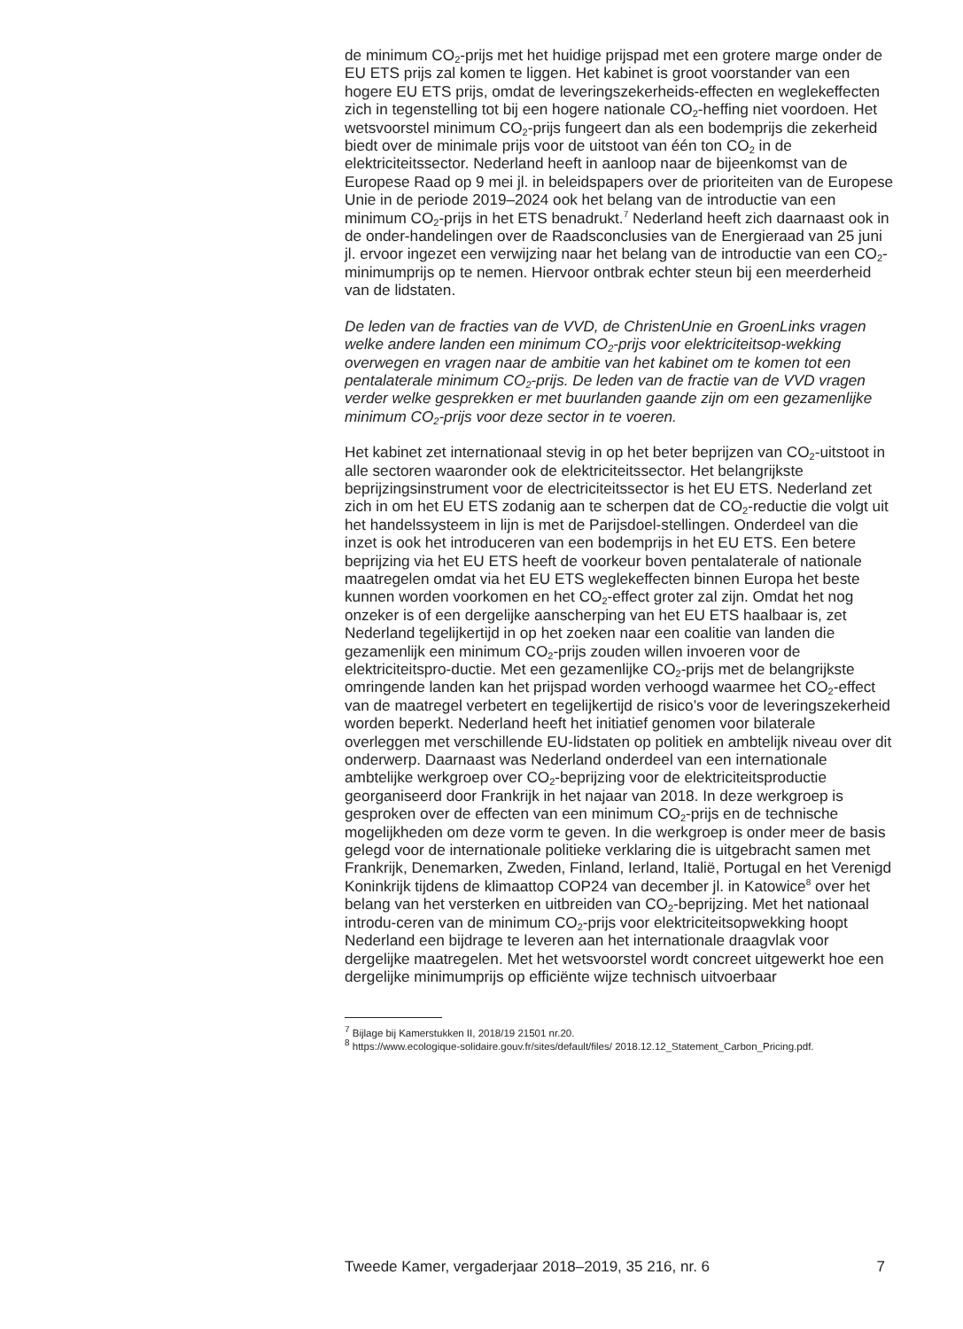de minimum CO<sub>2</sub>-prijs met het huidige prijspad met een grotere marge onder de EU ETS prijs zal komen te liggen. Het kabinet is groot voorstander van een hogere EU ETS prijs, omdat de leveringszekerheids-effecten en weglekeffecten zich in tegenstelling tot bij een hogere nationale CO<sub>2</sub>-heffing niet voordoen. Het wetsvoorstel minimum CO<sub>2</sub>-prijs fungeert dan als een bodemprijs die zekerheid biedt over de minimale prijs voor de uitstoot van één ton CO<sub>2</sub> in de elektriciteitssector. Nederland heeft in aanloop naar de bijeenkomst van de Europese Raad op 9 mei jl. in beleidspapers over de prioriteiten van de Europese Unie in de periode 2019–2024 ook het belang van de introductie van een minimum CO<sub>2</sub>-prijs in het ETS benadrukt.<sup>7</sup> Nederland heeft zich daarnaast ook in de onder-handelingen over de Raadsconclusies van de Energieraad van 25 juni jl. ervoor ingezet een verwijzing naar het belang van de introductie van een CO<sub>2</sub>-minimumprijs op te nemen. Hiervoor ontbrak echter steun bij een meerderheid van de lidstaten.
De leden van de fracties van de VVD, de ChristenUnie en GroenLinks vragen welke andere landen een minimum CO<sub>2</sub>-prijs voor elektriciteitsop-wekking overwegen en vragen naar de ambitie van het kabinet om te komen tot een pentalaterale minimum CO<sub>2</sub>-prijs. De leden van de fractie van de VVD vragen verder welke gesprekken er met buurlanden gaande zijn om een gezamenlijke minimum CO<sub>2</sub>-prijs voor deze sector in te voeren.
Het kabinet zet internationaal stevig in op het beter beprijzen van CO<sub>2</sub>-uitstoot in alle sectoren waaronder ook de elektriciteitssector. Het belangrijkste beprijzingsinstrument voor de electriciteitssector is het EU ETS. Nederland zet zich in om het EU ETS zodanig aan te scherpen dat de CO<sub>2</sub>-reductie die volgt uit het handelssysteem in lijn is met de Parijsdoel-stellingen. Onderdeel van die inzet is ook het introduceren van een bodemprijs in het EU ETS. Een betere beprijzing via het EU ETS heeft de voorkeur boven pentalaterale of nationale maatregelen omdat via het EU ETS weglekeffecten binnen Europa het beste kunnen worden voorkomen en het CO<sub>2</sub>-effect groter zal zijn. Omdat het nog onzeker is of een dergelijke aanscherping van het EU ETS haalbaar is, zet Nederland tegelijkertijd in op het zoeken naar een coalitie van landen die gezamenlijk een minimum CO<sub>2</sub>-prijs zouden willen invoeren voor de elektriciteitspro-ductie. Met een gezamenlijke CO<sub>2</sub>-prijs met de belangrijkste omringende landen kan het prijspad worden verhoogd waarmee het CO<sub>2</sub>-effect van de maatregel verbetert en tegelijkertijd de risico’s voor de leveringszekerheid worden beperkt. Nederland heeft het initiatief genomen voor bilaterale overleggen met verschillende EU-lidstaten op politiek en ambtelijk niveau over dit onderwerp. Daarnaast was Nederland onderdeel van een internationale ambtelijke werkgroep over CO<sub>2</sub>-beprijzing voor de elektriciteitsproductie georganiseerd door Frankrijk in het najaar van 2018. In deze werkgroep is gesproken over de effecten van een minimum CO<sub>2</sub>-prijs en de technische mogelijkheden om deze vorm te geven. In die werkgroep is onder meer de basis gelegd voor de internationale politieke verklaring die is uitgebracht samen met Frankrijk, Denemarken, Zweden, Finland, Ierland, Italië, Portugal en het Verenigd Koninkrijk tijdens de klimaattop COP24 van december jl. in Katowice<sup>8</sup> over het belang van het versterken en uitbreiden van CO<sub>2</sub>-beprijzing. Met het nationaal introdu-ceren van de minimum CO<sub>2</sub>-prijs voor elektriciteitsopwekking hoopt Nederland een bijdrage te leveren aan het internationale draagvlak voor dergelijke maatregelen. Met het wetsvoorstel wordt concreet uitgewerkt hoe een dergelijke minimumprijs op efficiënte wijze technisch uitvoerbaar
<sup>7</sup> Bijlage bij Kamerstukken II, 2018/19 21501 nr.20.
<sup>8</sup> https://www.ecologique-solidaire.gouv.fr/sites/default/files/ 2018.12.12_Statement_Carbon_Pricing.pdf.
Tweede Kamer, vergaderjaar 2018–2019, 35 216, nr. 6 7